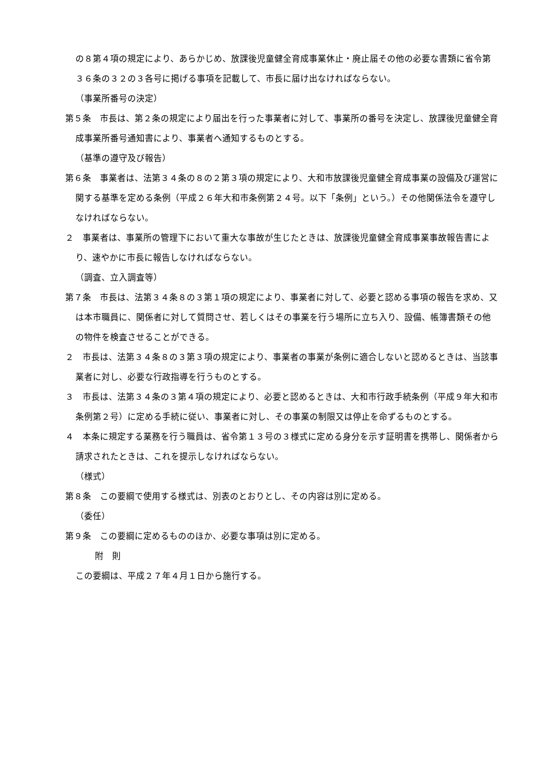の８第４項の規定により、あらかじめ、放課後児童健全育成事業休止・廃止届その他の必要な書類に省令第３６条の３２の３各号に掲げる事項を記載して、市長に届け出なければならない。
（事業所番号の決定）
第５条　市長は、第２条の規定により届出を行った事業者に対して、事業所の番号を決定し、放課後児童健全育成事業所番号通知書により、事業者へ通知するものとする。
（基準の遵守及び報告）
第６条　事業者は、法第３４条の８の２第３項の規定により、大和市放課後児童健全育成事業の設備及び運営に関する基準を定める条例（平成２６年大和市条例第２４号。以下「条例」という。）その他関係法令を遵守しなければならない。
２　事業者は、事業所の管理下において重大な事故が生じたときは、放課後児童健全育成事業事故報告書により、速やかに市長に報告しなければならない。
（調査、立入調査等）
第７条　市長は、法第３４条８の３第１項の規定により、事業者に対して、必要と認める事項の報告を求め、又は本市職員に、関係者に対して質問させ、若しくはその事業を行う場所に立ち入り、設備、帳簿書類その他の物件を検査させることができる。
２　市長は、法第３４条８の３第３項の規定により、事業者の事業が条例に適合しないと認めるときは、当該事業者に対し、必要な行政指導を行うものとする。
３　市長は、法第３４条の３第４項の規定により、必要と認めるときは、大和市行政手続条例（平成９年大和市条例第２号）に定める手続に従い、事業者に対し、その事業の制限又は停止を命ずるものとする。
４　本条に規定する業務を行う職員は、省令第１３号の３様式に定める身分を示す証明書を携帯し、関係者から請求されたときは、これを提示しなければならない。
（様式）
第８条　この要綱で使用する様式は、別表のとおりとし、その内容は別に定める。
（委任）
第９条　この要綱に定めるもののほか、必要な事項は別に定める。
附　則
この要綱は、平成２７年４月１日から施行する。